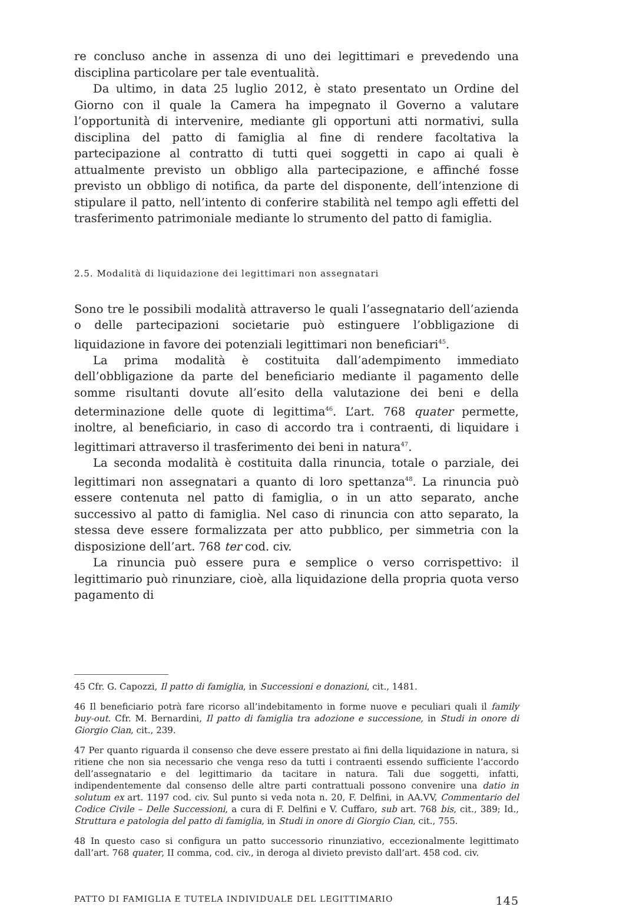re concluso anche in assenza di uno dei legittimari e prevedendo una disciplina particolare per tale eventualità.
Da ultimo, in data 25 luglio 2012, è stato presentato un Ordine del Giorno con il quale la Camera ha impegnato il Governo a valutare l’opportunità di intervenire, mediante gli opportuni atti normativi, sulla disciplina del patto di famiglia al fine di rendere facoltativa la partecipazione al contratto di tutti quei soggetti in capo ai quali è attualmente previsto un obbligo alla partecipazione, e affinché fosse previsto un obbligo di notifica, da parte del disponente, dell’intenzione di stipulare il patto, nell’intento di conferire stabilità nel tempo agli effetti del trasferimento patrimoniale mediante lo strumento del patto di famiglia.
2.5. Modalità di liquidazione dei legittimari non assegnatari
Sono tre le possibili modalità attraverso le quali l’assegnatario dell’azienda o delle partecipazioni societarie può estinguere l’obbligazione di liquidazione in favore dei potenziali legittimari non beneficiari<sup>45</sup>.
La prima modalità è costituita dall’adempimento immediato dell’obbligazione da parte del beneficiario mediante il pagamento delle somme risultanti dovute all’esito della valutazione dei beni e della determinazione delle quote di legittima<sup>46</sup>. L’art. 768 quater permette, inoltre, al beneficiario, in caso di accordo tra i contraenti, di liquidare i legittimari attraverso il trasferimento dei beni in natura<sup>47</sup>.
La seconda modalità è costituita dalla rinuncia, totale o parziale, dei legittimari non assegnatari a quanto di loro spettanza<sup>48</sup>. La rinuncia può essere contenuta nel patto di famiglia, o in un atto separato, anche successivo al patto di famiglia. Nel caso di rinuncia con atto separato, la stessa deve essere formalizzata per atto pubblico, per simmetria con la disposizione dell’art. 768 ter cod. civ.
La rinuncia può essere pura e semplice o verso corrispettivo: il legittimario può rinunziare, cioè, alla liquidazione della propria quota verso pagamento di
45 Cfr. G. Capozzi, Il patto di famiglia, in Successioni e donazioni, cit., 1481.
46 Il beneficiario potrà fare ricorso all’indebitamento in forme nuove e peculiari quali il family buy-out. Cfr. M. Bernardini, Il patto di famiglia tra adozione e successione, in Studi in onore di Giorgio Cian, cit., 239.
47 Per quanto riguarda il consenso che deve essere prestato ai fini della liquidazione in natura, si ritiene che non sia necessario che venga reso da tutti i contraenti essendo sufficiente l’accordo dell’assegnatario e del legittimario da tacitare in natura. Tali due soggetti, infatti, indipendentemente dal consenso delle altre parti contrattuali possono convenire una datio in solutum ex art. 1197 cod. civ. Sul punto si veda nota n. 20, F. Delfini, in AA.VV, Commentario del Codice Civile – Delle Successioni, a cura di F. Delfini e V. Cuffaro, sub art. 768 bis, cit., 389; Id., Struttura e patologia del patto di famiglia, in Studi in onore di Giorgio Cian, cit., 755.
48 In questo caso si configura un patto successorio rinunziativo, eccezionalmente legittimato dall’art. 768 quater, II comma, cod. civ., in deroga al divieto previsto dall’art. 458 cod. civ.
PATTO DI FAMIGLIA E TUTELA INDIVIDUALE DEL LEGITTIMARIO 145